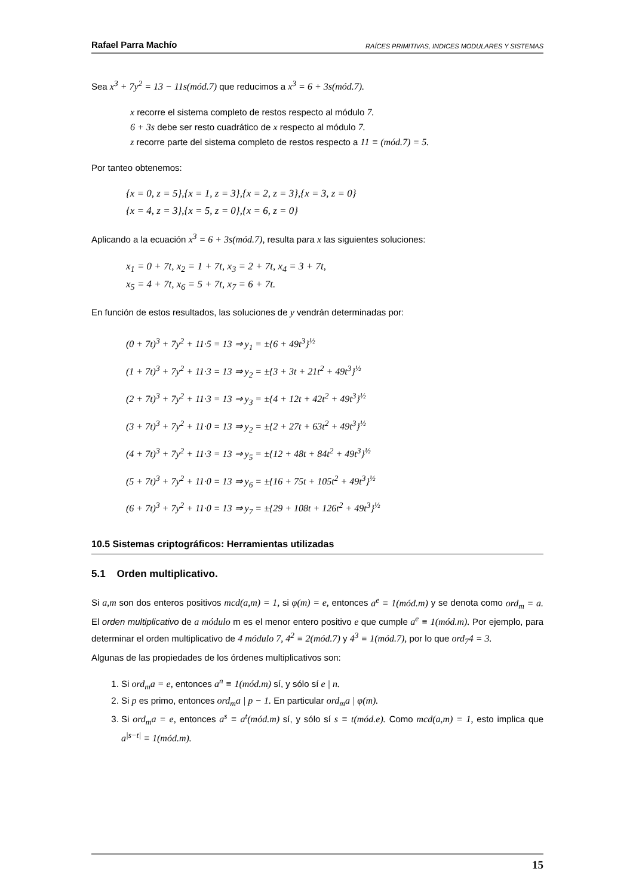Rafael Parra Machío RAÍCES PRIMITIVAS, INDICES MODULARES Y SISTEMAS
Sea x<sup>3</sup> + 7y<sup>2</sup> = 13 − 11s(mód.7) que reducimos a x<sup>3</sup> = 6 + 3s(mód.7).
x recorre el sistema completo de restos respecto al módulo 7.
6 + 3s debe ser resto cuadrático de x respecto al módulo 7.
z recorre parte del sistema completo de restos respecto a 11 ≡ (mód.7) = 5.
Por tanteo obtenemos:
{x = 0, z = 5},{x = 1, z = 3},{x = 2, z = 3},{x = 3, z = 0}
{x = 4, z = 3},{x = 5, z = 0},{x = 6, z = 0}
Aplicando a la ecuación x<sup>3</sup> = 6 + 3s(mód.7), resulta para x las siguientes soluciones:
x<sub>1</sub> = 0 + 7t, x<sub>2</sub> = 1 + 7t, x<sub>3</sub> = 2 + 7t, x<sub>4</sub> = 3 + 7t,
x<sub>5</sub> = 4 + 7t, x<sub>6</sub> = 5 + 7t, x<sub>7</sub> = 6 + 7t.
En función de estos resultados, las soluciones de y vendrán determinadas por:
(0 + 7t)<sup>3</sup> + 7y<sup>2</sup> + 11·5 = 13 ⇒ y<sub>1</sub> = ±{6 + 49t<sup>3</sup>}<sup>½</sup>
(1 + 7t)<sup>3</sup> + 7y<sup>2</sup> + 11·3 = 13 ⇒ y<sub>2</sub> = ±{3 + 3t + 21t<sup>2</sup> + 49t<sup>3</sup>}<sup>½</sup>
(2 + 7t)<sup>3</sup> + 7y<sup>2</sup> + 11·3 = 13 ⇒ y<sub>3</sub> = ±{4 + 12t + 42t<sup>2</sup> + 49t<sup>3</sup>}<sup>½</sup>
(3 + 7t)<sup>3</sup> + 7y<sup>2</sup> + 11·0 = 13 ⇒ y<sub>2</sub> = ±{2 + 27t + 63t<sup>2</sup> + 49t<sup>3</sup>}<sup>½</sup>
(4 + 7t)<sup>3</sup> + 7y<sup>2</sup> + 11·3 = 13 ⇒ y<sub>5</sub> = ±{12 + 48t + 84t<sup>2</sup> + 49t<sup>3</sup>}<sup>½</sup>
(5 + 7t)<sup>3</sup> + 7y<sup>2</sup> + 11·0 = 13 ⇒ y<sub>6</sub> = ±{16 + 75t + 105t<sup>2</sup> + 49t<sup>3</sup>}<sup>½</sup>
(6 + 7t)<sup>3</sup> + 7y<sup>2</sup> + 11·0 = 13 ⇒ y<sub>7</sub> = ±{29 + 108t + 126t<sup>2</sup> + 49t<sup>3</sup>}<sup>½</sup>
10.5 Sistemas criptográficos: Herramientas utilizadas
5.1 Orden multiplicativo.
Si a,m son dos enteros positivos mcd(a,m) = 1, si φ(m) = e, entonces a<sup>e</sup> ≡ 1(mód.m) y se denota como ord<sub>m</sub> = a. El orden multiplicativo de a módulo m es el menor entero positivo e que cumple a<sup>e</sup> ≡ 1(mód.m). Por ejemplo, para determinar el orden multiplicativo de 4 módulo 7, 4<sup>2</sup> ≡ 2(mód.7) y 4<sup>3</sup> ≡ 1(mód.7), por lo que ord<sub>7</sub>4 = 3.
Algunas de las propiedades de los órdenes multiplicativos son:
1. Si ord<sub>m</sub>a = e, entonces a<sup>n</sup> ≡ 1(mód.m) sí, y sólo sí e | n.
2. Si p es primo, entonces ord<sub>m</sub>a | p − 1. En particular ord<sub>m</sub>a | φ(m).
3. Si ord<sub>m</sub>a = e, entonces a<sup>s</sup> ≡ a<sup>t</sup>(mód.m) sí, y sólo sí s ≡ t(mód.e). Como mcd(a,m) = 1, esto implica que a<sup>|s−t|</sup> ≡ 1(mód.m).
15